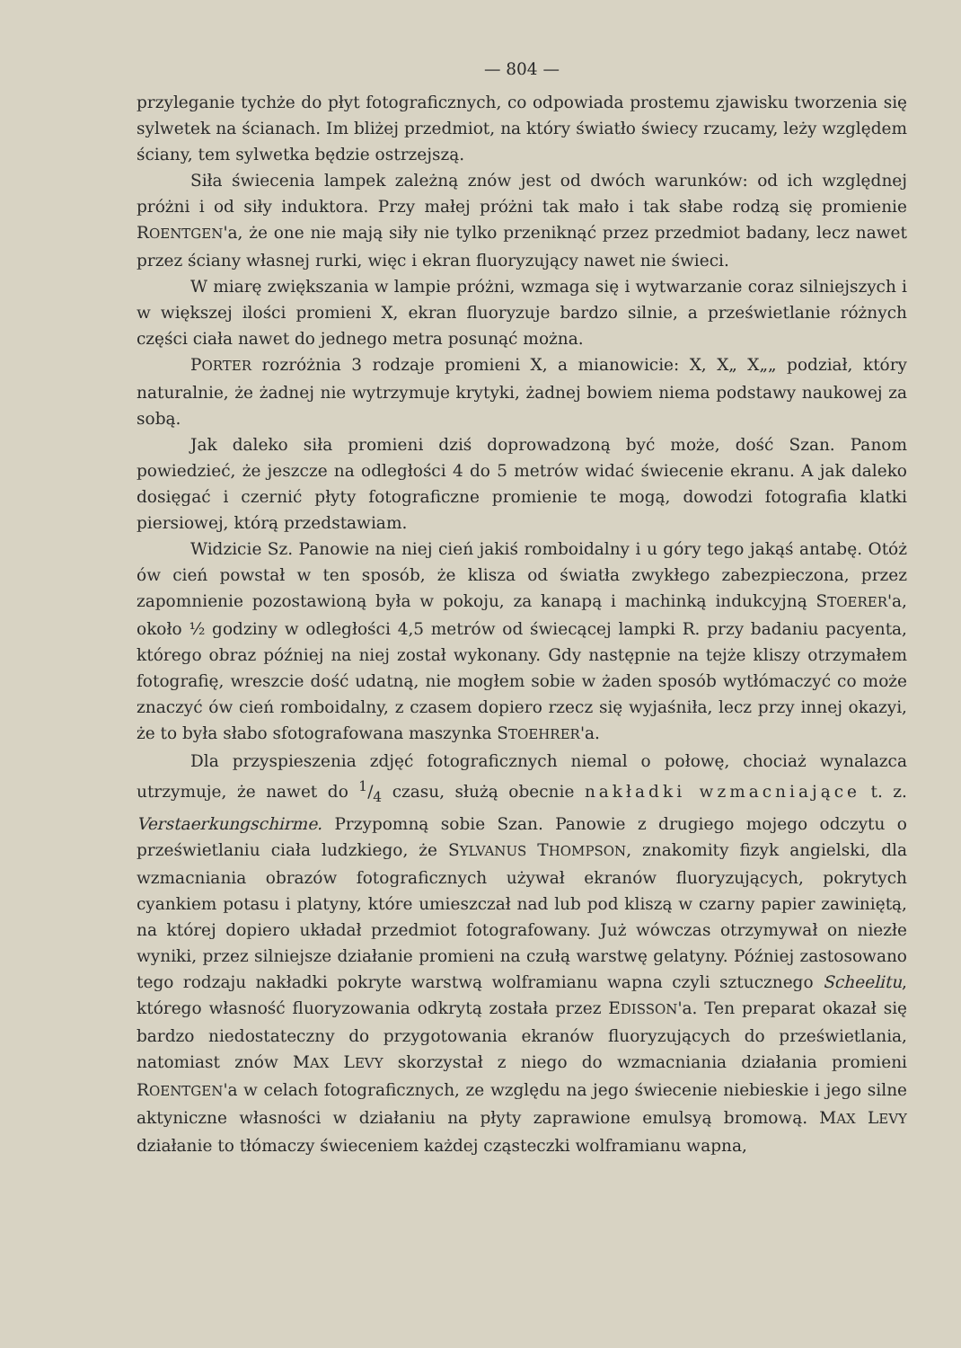— 804 —
przyleganie tychże do płyt fotograficznych, co odpowiada prostemu zjawisku tworzenia się sylwetek na ścianach. Im bliżej przedmiot, na który światło świecy rzucamy, leży względem ściany, tem sylwetka będzie ostrzejszą.
Siła świecenia lampek zależną znów jest od dwóch warunków: od ich względnej próżni i od siły induktora. Przy małej próżni tak mało i tak słabe rodzą się promienie ROENTGEN'a, że one nie mają siły nie tylko przeniknąć przez przedmiot badany, lecz nawet przez ściany własnej rurki, więc i ekran fluoryzujący nawet nie świeci.
W miarę zwiększania w lampie próżni, wzmaga się i wytwarzanie coraz silniejszych i w większej ilości promieni X, ekran fluoryzuje bardzo silnie, a prześwietlanie różnych części ciała nawet do jednego metra posunąć można.
PORTER rozróżnia 3 rodzaje promieni X, a mianowicie: X, X„ X„„ podział, który naturalnie, że żadnej nie wytrzymuje krytyki, żadnej bowiem niema podstawy naukowej za sobą.
Jak daleko siła promieni dziś doprowadzoną być może, dość Szan. Panom powiedzieć, że jeszcze na odległości 4 do 5 metrów widać świecenie ekranu. A jak daleko dosięgać i czernić płyty fotograficzne promienie te mogą, dowodzi fotografia klatki piersiowej, którą przedstawiam.
Widzicie Sz. Panowie na niej cień jakiś romboidalny i u góry tego jakąś antabę. Otóż ów cień powstał w ten sposób, że klisza od światła zwykłego zabezpieczona, przez zapomnienie pozostawioną była w pokoju, za kanapą i machinką indukcyjną STOERER'a, około ½ godziny w odległości 4,5 metrów od świecącej lampki R. przy badaniu pacyenta, którego obraz później na niej został wykonany. Gdy następnie na tejże kliszy otrzymałem fotografię, wreszcie dość udatną, nie mogłem sobie w żaden sposób wytłómaczyć co może znaczyć ów cień romboidalny, z czasem dopiero rzecz się wyjaśniła, lecz przy innej okazyi, że to była słabo sfotografowana maszynka STOEHRER'a.
Dla przyspieszenia zdjęć fotograficznych niemal o połowę, chociaż wynalazca utrzymuje, że nawet do 1/4 czasu, służą obecnie nakładki wzmacniające t. z. Verstaerkungschirme. Przypomną sobie Szan. Panowie z drugiego mojego odczytu o prześwietlaniu ciała ludzkiego, że SYLVANUS THOMPSON, znakomity fizyk angielski, dla wzmacniania obrazów fotograficznych używał ekranów fluoryzujących, pokrytych cyankiem potasu i platyny, które umieszczał nad lub pod kliszą w czarny papier zawiniętą, na której dopiero układał przedmiot fotografowany. Już wówczas otrzymywał on niezłe wyniki, przez silniejsze działanie promieni na czułą warstwę gelatyny. Później zastosowano tego rodzaju nakładki pokryte warstwą wolframianu wapna czyli sztucznego Scheelitu, którego własność fluoryzowania odkrytą została przez EDISSON'a. Ten preparat okazał się bardzo niedostateczny do przygotowania ekranów fluoryzujących do prześwietlania, natomiast znów MAX LEVY skorzystał z niego do wzmacniania działania promieni ROENTGEN'a w celach fotograficznych, ze względu na jego świecenie niebieskie i jego silne aktyniczne własności w działaniu na płyty zaprawione emulsyą bromową. MAX LEVY działanie to tłómaczy świeceniem każdej cząsteczki wolframianu wapna,